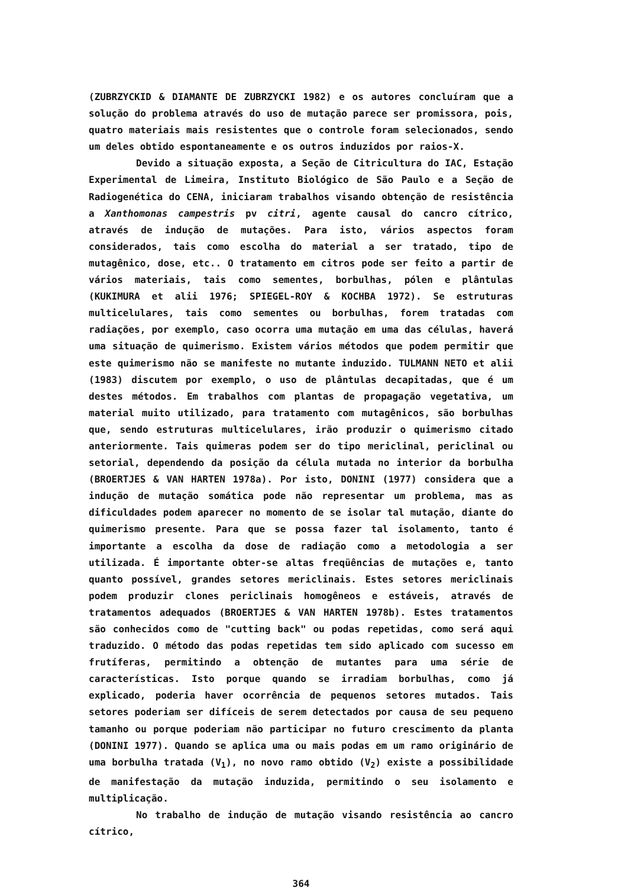(ZUBRZYCKID & DIAMANTE DE ZUBRZYCKI 1982) e os autores concluíram que a solução do problema através do uso de mutação parece ser promissora, pois, quatro materiais mais resistentes que o controle foram selecionados, sendo um deles obtido espontaneamente e os outros induzidos por raios-X.
Devido a situação exposta, a Seção de Citricultura do IAC, Estação Experimental de Limeira, Instituto Biológico de São Paulo e a Seção de Radiogenética do CENA, iniciaram trabalhos visando obtenção de resistência a Xanthomonas campestris pv citri, agente causal do cancro cítrico, através de indução de mutações. Para isto, vários aspectos foram considerados, tais como escolha do material a ser tratado, tipo de mutagênico, dose, etc.. O tratamento em citros pode ser feito a partir de vários materiais, tais como sementes, borbulhas, pólen e plântulas (KUKIMURA et alii 1976; SPIEGEL-ROY & KOCHBA 1972). Se estruturas multicelulares, tais como sementes ou borbulhas, forem tratadas com radiações, por exemplo, caso ocorra uma mutação em uma das células, haverá uma situação de quimerismo. Existem vários métodos que podem permitir que este quimerismo não se manifeste no mutante induzido. TULMANN NETO et alii (1983) discutem por exemplo, o uso de plântulas decapitadas, que é um destes métodos. Em trabalhos com plantas de propagação vegetativa, um material muito utilizado, para tratamento com mutagênicos, são borbulhas que, sendo estruturas multicelulares, irão produzir o quimerismo citado anteriormente. Tais quimeras podem ser do tipo mericlinal, periclinal ou setorial, dependendo da posição da célula mutada no interior da borbulha (BROERTJES & VAN HARTEN 1978a). Por isto, DONINI (1977) considera que a indução de mutação somática pode não representar um problema, mas as dificuldades podem aparecer no momento de se isolar tal mutação, diante do quimerismo presente. Para que se possa fazer tal isolamento, tanto é importante a escolha da dose de radiação como a metodologia a ser utilizada. É importante obter-se altas freqüências de mutações e, tanto quanto possível, grandes setores mericlinais. Estes setores mericlinais podem produzir clones periclinais homogêneos e estáveis, através de tratamentos adequados (BROERTJES & VAN HARTEN 1978b). Estes tratamentos são conhecidos como de "cutting back" ou podas repetidas, como será aqui traduzido. O método das podas repetidas tem sido aplicado com sucesso em frutíferas, permitindo a obtenção de mutantes para uma série de características. Isto porque quando se irradiam borbulhas, como já explicado, poderia haver ocorrência de pequenos setores mutados. Tais setores poderiam ser difíceis de serem detectados por causa de seu pequeno tamanho ou porque poderiam não participar no futuro crescimento da planta (DONINI 1977). Quando se aplica uma ou mais podas em um ramo originário de uma borbulha tratada (V<sub>1</sub>), no novo ramo obtido (V<sub>2</sub>) existe a possibilidade de manifestação da mutação induzida, permitindo o seu isolamento e multiplicação.
No trabalho de indução de mutação visando resistência ao cancro cítrico,
364